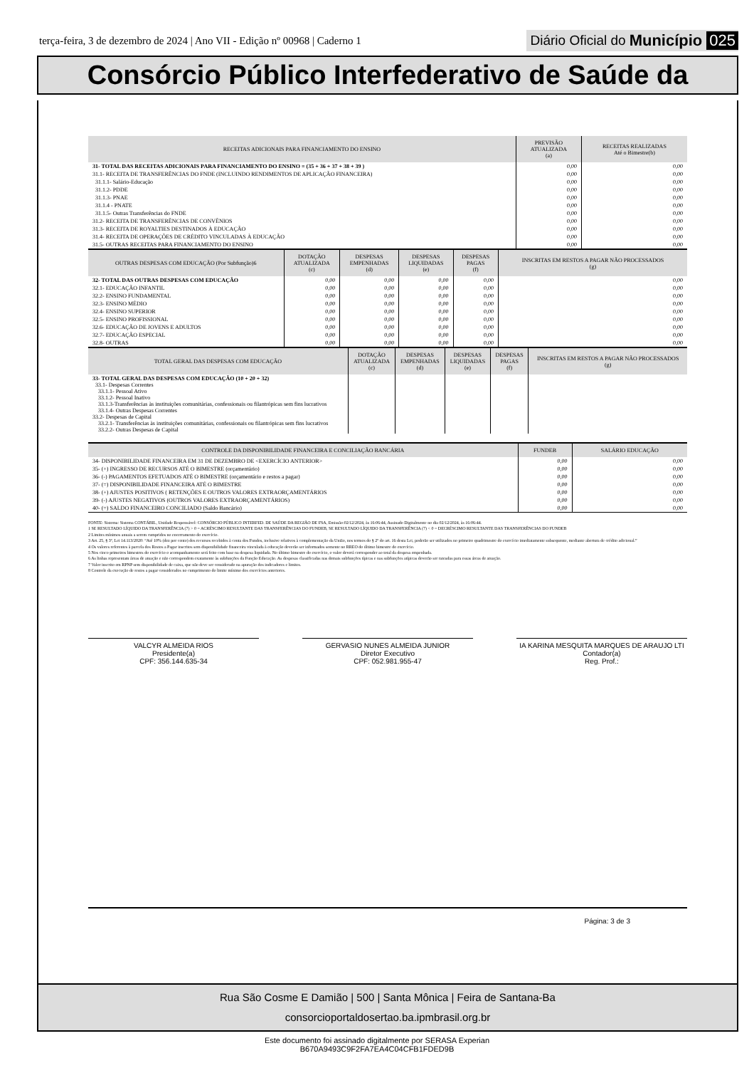terça-feira, 3 de dezembro de 2024 | Ano VII - Edição nº 00968 | Caderno 1
Diário Oficial do Município 025
Consórcio Público Interfederativo de Saúde da
| RECEITAS ADICIONAIS PARA FINANCIAMENTO DO ENSINO | PREVISÃO ATUALIZADA (a) | RECEITAS REALIZADAS Até o Bimestre(b) |
| --- | --- | --- |
| 31- TOTAL DAS RECEITAS ADICIONAIS PARA FINANCIAMENTO DO ENSINO = (35 + 36 + 37 + 38 + 39 ) | 0,00 | 0,00 |
| 31.1- RECEITA DE TRANSFERÊNCIAS DO FNDE (INCLUINDO RENDIMENTOS DE APLICAÇÃO FINANCEIRA) | 0,00 | 0,00 |
| 31.1.1- Salário-Educação | 0,00 | 0,00 |
| 31.1.2- PDDE | 0,00 | 0,00 |
| 31.1.3- PNAE | 0,00 | 0,00 |
| 31.1.4 - PNATE | 0,00 | 0,00 |
| 31.1.5- Outras Transferências do FNDE | 0,00 | 0,00 |
| 31.2- RECEITA DE TRANSFERÊNCIAS DE CONVÊNIOS | 0,00 | 0,00 |
| 31.3- RECEITA DE ROYALTIES DESTINADOS À EDUCAÇÃO | 0,00 | 0,00 |
| 31.4- RECEITA DE OPERAÇÕES DE CRÉDITO VINCULADAS À EDUCAÇÃO | 0,00 | 0,00 |
| 31.5- OUTRAS RECEITAS PARA FINANCIAMENTO DO ENSINO | 0,00 | 0,00 |
| OUTRAS DESPESAS COM EDUCAÇÃO (Por Subfunção)6 | DOTAÇÃO ATUALIZADA (c) | DESPESAS EMPENHADAS (d) | DESPESAS LIQUIDADAS (e) | DESPESAS PAGAS (f) | INSCRITAS EM RESTOS A PAGAR NÃO PROCESSADOS (g) |
| --- | --- | --- | --- | --- | --- |
| 32- TOTAL DAS OUTRAS DESPESAS COM EDUCAÇÃO | 0,00 | 0,00 | 0,00 | 0,00 | 0,00 |
| 32.1- EDUCAÇÃO INFANTIL | 0,00 | 0,00 | 0,00 | 0,00 | 0,00 |
| 32.2- ENSINO FUNDAMENTAL | 0,00 | 0,00 | 0,00 | 0,00 | 0,00 |
| 32.3- ENSINO MÉDIO | 0,00 | 0,00 | 0,00 | 0,00 | 0,00 |
| 32.4- ENSINO SUPERIOR | 0,00 | 0,00 | 0,00 | 0,00 | 0,00 |
| 32.5- ENSINO PROFISSIONAL | 0,00 | 0,00 | 0,00 | 0,00 | 0,00 |
| 32.6- EDUCAÇÃO DE JOVENS E ADULTOS | 0,00 | 0,00 | 0,00 | 0,00 | 0,00 |
| 32.7- EDUCAÇÃO ESPECIAL | 0,00 | 0,00 | 0,00 | 0,00 | 0,00 |
| 32.8- OUTRAS | 0,00 | 0,00 | 0,00 | 0,00 | 0,00 |
| TOTAL GERAL DAS DESPESAS COM EDUCAÇÃO | DOTAÇÃO ATUALIZADA (c) | DESPESAS EMPENHADAS (d) | DESPESAS LIQUIDADAS (e) | DESPESAS PAGAS (f) | INSCRITAS EM RESTOS A PAGAR NÃO PROCESSADOS (g) |
| --- | --- | --- | --- | --- | --- |
| 33- TOTAL GERAL DAS DESPESAS COM EDUCAÇÃO (10 + 20 + 32) 33.1- Despesas Correntes 33.1.1- Pessoal Ativo 33.1.2- Pessoal Inativo 33.1.3-Transferências às instituições comunitárias, confessionais ou filantrópicas sem fins lucrativos 33.1.4- Outras Despesas Correntes 33.2- Despesas de Capital 33.2.1- Transferências às instituições comunitárias, confessionais ou filantrópicas sem fins lucrativos 33.2.2- Outras Despesas de Capital | | | | | |
| CONTROLE DA DISPONIBILIDADE FINANCEIRA E CONCILIAÇÃO BANCÁRIA | FUNDEB | SALÁRIO EDUCAÇÃO |
| --- | --- | --- |
| 34- DISPONIBILIDADE FINANCEIRA EM 31 DE DEZEMBRO DE <EXERCÍCIO ANTERIOR> | 0,00 | 0,00 |
| 35- (+) INGRESSO DE RECURSOS ATÉ O BIMESTRE (orçamentário) | 0,00 | 0,00 |
| 36- (-) PAGAMENTOS EFETUADOS ATÉ O BIMESTRE (orçamentário e restos a pagar) | 0,00 | 0,00 |
| 37- (=) DISPONIBILIDADE FINANCEIRA ATÉ O BIMESTRE | 0,00 | 0,00 |
| 38- (+) AJUSTES POSITIVOS ( RETENÇÕES E OUTROS VALORES EXTRAORÇAMENTÁRIOS | 0,00 | 0,00 |
| 39- (-) AJUSTES NEGATIVOS (OUTROS VALORES EXTRAORÇAMENTÁRIOS) | 0,00 | 0,00 |
| 40- (=) SALDO FINANCEIRO CONCILIADO (Saldo Bancário) | 0,00 | 0,00 |
FONTE: Sistema: Sistema CONTÁBIL, Unidade Responsável: CONSÓRCIO PÚBLICO INTERFED. DE SAÚDE DA REGIÃO DE FSA, Emissão:02/12/2024, às 16:06:44, Assinado Digitalmente no dia 02/12/2024, às 16:06:44.
1 SE RESULTADO LÍQUIDO DA TRANSFERÊNCIA (7) > 0 = ACRÉSCIMO RESULTANTE DAS TRANSFERÊNCIAS DO FUNDEB, SE RESULTADO LÍQUIDO DA TRANSFERÊNCIA (7) < 0 = DECRÉSCIMO RESULTANTE DAS TRANSFERÊNCIAS DO FUNDEB
2 Limites mínimos anuais a serem cumpridos no encerramento do exercício.
3 Art. 25, § 3º, Lei 14.113/2020: “Até 10% (dez por cento) dos recursos recebidos à conta dos Fundos, inclusive relativos à complementação da União, nos termos do § 2º do art. 16 desta Lei, poderão ser utilizados no primeiro quadrimestre do exercício imediatamente subsequente, mediante abertura de crédito adicional.”
4 Os valores referentes à parcela dos Restos a Pagar inscritos sem disponibilidade financeira vinculada à educação deverão ser informados somente no RREO do último bimestre do exercício.
5 Nos cinco primeiros bimestres do exercício o acompanhamento será feito com base na despesa liquidada. No último bimestre do exercício, o valor deverá corresponder ao total da despesa empenhada.
6 As linhas representam áreas de atuação e não correspondem exatamente às subfunções da Função Educação. As despesas classificadas nas demais subfunções típicas e nas subfunções atípicas deverão ser rateadas para essas áreas de atuação.
7 Valor inscrito em RPNP sem disponibilidade de caixa, que não deve ser considerado na apuração dos indicadores e limites.
8 Controle da execução de restos a pagar considerados no cumprimento do limite mínimo dos exercícios anteriores.
VALCYR ALMEIDA RIOS
Presidente(a)
CPF: 356.144.635-34
GERVASIO NUNES ALMEIDA JUNIOR
Diretor Executivo
CPF: 052.981.955-47
IA KARINA MESQUITA MARQUES DE ARAUJO LTI
Contador(a)
Reg. Prof.:
Página: 3 de 3
Rua São Cosme E Damião | 500 | Santa Mônica | Feira de Santana-Ba
consorcioportaldosertao.ba.ipmbrasil.org.br
Este documento foi assinado digitalmente por SERASA Experian
B670A9493C9F2FA7EA4C04CFB1FDED9B